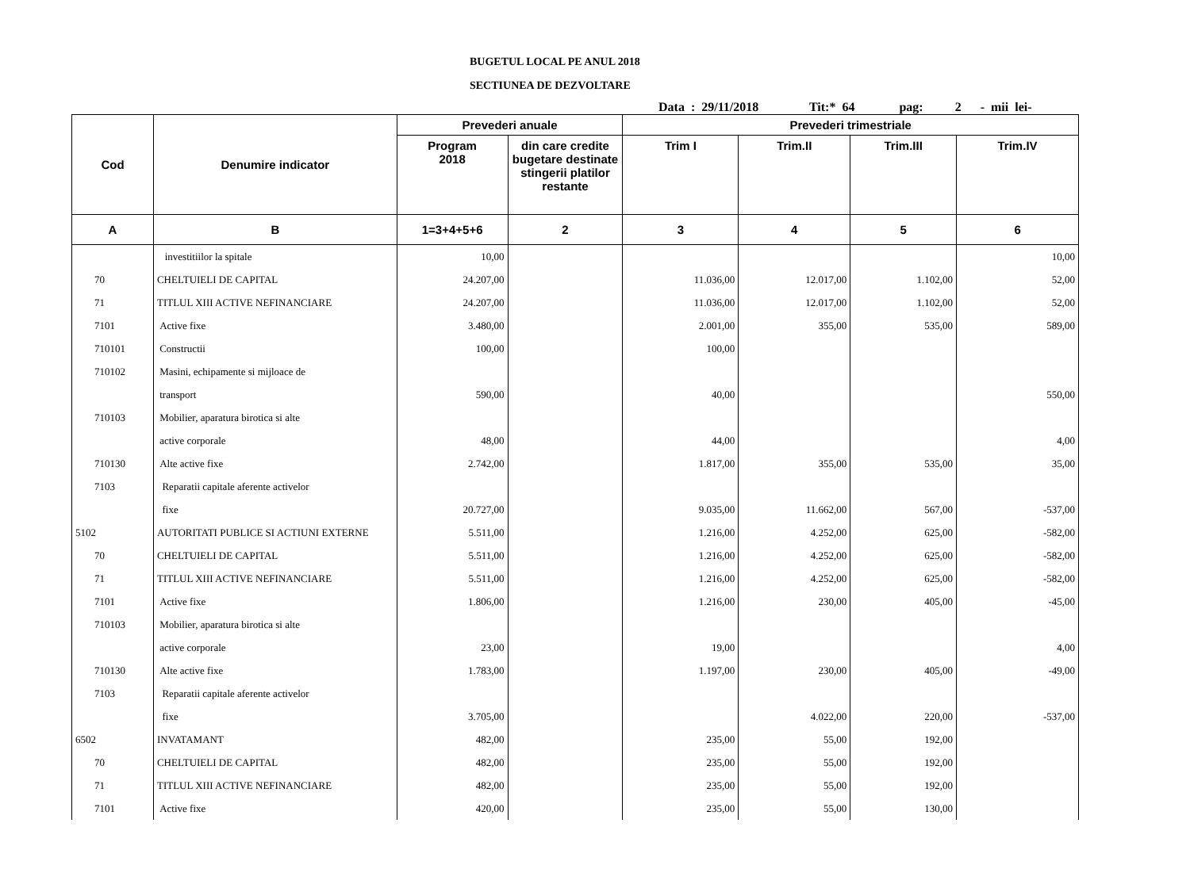BUGETUL LOCAL PE ANUL 2018
SECTIUNEA DE DEZVOLTARE
Data : 29/11/2018 Tit:* 64 pag: 2 - mii lei-
| Cod | Denumire indicator | Prevederi anuale | | Prevederi trimestriale | | | |
| --- | --- | --- | --- | --- | --- | --- | --- |
| | | Program 2018 | din care credite bugetare destinate stingerii platilor restante | Trim I | Trim.II | Trim.III | Trim.IV |
| A | B | 1=3+4+5+6 | 2 | 3 | 4 | 5 | 6 |
| | investitiilor la spitale | 10,00 | | | | | 10,00 |
| 70 | CHELTUIELI DE CAPITAL | 24.207,00 | | 11.036,00 | 12.017,00 | 1.102,00 | 52,00 |
| 71 | TITLUL XIII ACTIVE NEFINANCIARE | 24.207,00 | | 11.036,00 | 12.017,00 | 1.102,00 | 52,00 |
| 7101 | Active fixe | 3.480,00 | | 2.001,00 | 355,00 | 535,00 | 589,00 |
| 710101 | Constructii | 100,00 | | 100,00 | | | |
| 710102 | Masini, echipamente si mijloace de | | | | | | |
| | transport | 590,00 | | 40,00 | | | 550,00 |
| 710103 | Mobilier, aparatura birotica si alte | | | | | | |
| | active corporale | 48,00 | | 44,00 | | | 4,00 |
| 710130 | Alte active fixe | 2.742,00 | | 1.817,00 | 355,00 | 535,00 | 35,00 |
| 7103 | Reparatii capitale aferente activelor | | | | | | |
| | fixe | 20.727,00 | | 9.035,00 | 11.662,00 | 567,00 | -537,00 |
| 5102 | AUTORITATI PUBLICE SI ACTIUNI EXTERNE | 5.511,00 | | 1.216,00 | 4.252,00 | 625,00 | -582,00 |
| 70 | CHELTUIELI DE CAPITAL | 5.511,00 | | 1.216,00 | 4.252,00 | 625,00 | -582,00 |
| 71 | TITLUL XIII ACTIVE NEFINANCIARE | 5.511,00 | | 1.216,00 | 4.252,00 | 625,00 | -582,00 |
| 7101 | Active fixe | 1.806,00 | | 1.216,00 | 230,00 | 405,00 | -45,00 |
| 710103 | Mobilier, aparatura birotica si alte | | | | | | |
| | active corporale | 23,00 | | 19,00 | | | 4,00 |
| 710130 | Alte active fixe | 1.783,00 | | 1.197,00 | 230,00 | 405,00 | -49,00 |
| 7103 | Reparatii capitale aferente activelor | | | | | | |
| | fixe | 3.705,00 | | | 4.022,00 | 220,00 | -537,00 |
| 6502 | INVATAMANT | 482,00 | | 235,00 | 55,00 | 192,00 | |
| 70 | CHELTUIELI DE CAPITAL | 482,00 | | 235,00 | 55,00 | 192,00 | |
| 71 | TITLUL XIII ACTIVE NEFINANCIARE | 482,00 | | 235,00 | 55,00 | 192,00 | |
| 7101 | Active fixe | 420,00 | | 235,00 | 55,00 | 130,00 | |